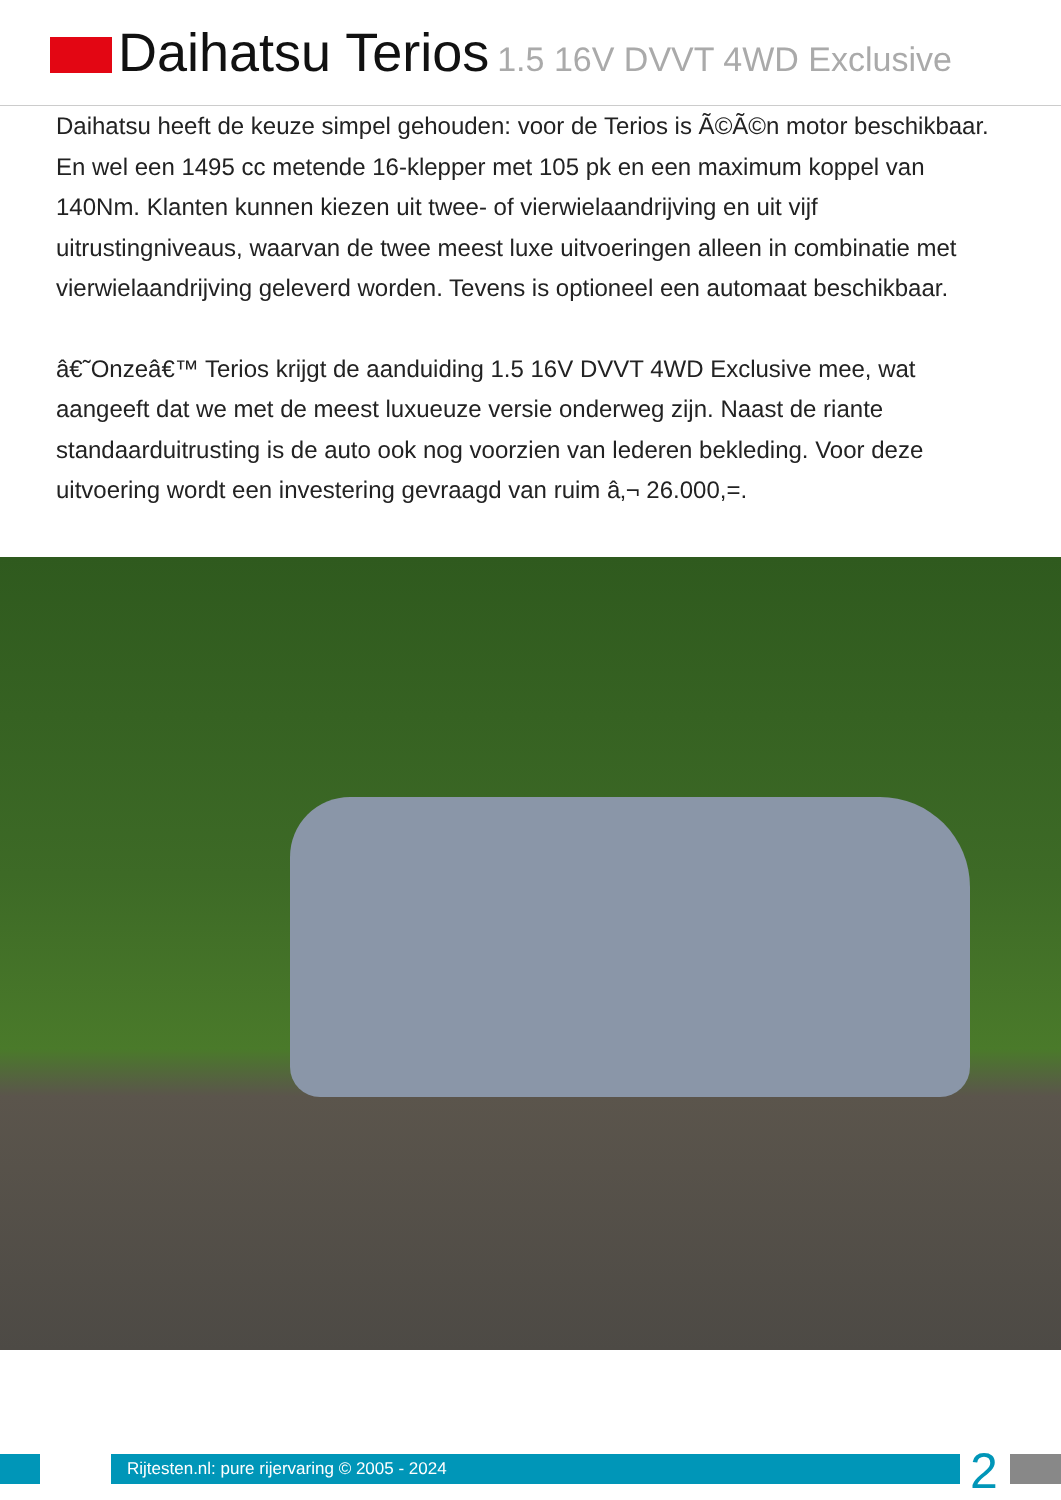Daihatsu Terios 1.5 16V DVVT 4WD Exclusive
Daihatsu heeft de keuze simpel gehouden: voor de Terios is Ã©Ã©n motor beschikbaar. En wel een 1495 cc metende 16-klepper met 105 pk en een maximum koppel van 140Nm. Klanten kunnen kiezen uit twee- of vierwielaandrijving en uit vijf uitrustingniveaus, waarvan de twee meest luxe uitvoeringen alleen in combinatie met vierwielaandrijving geleverd worden. Tevens is optioneel een automaat beschikbaar.
â€˜Onzeâ€™ Terios krijgt de aanduiding 1.5 16V DVVT 4WD Exclusive mee, wat aangeeft dat we met de meest luxueuze versie onderweg zijn. Naast de riante standaarduitrusting is de auto ook nog voorzien van lederen bekleding. Voor deze uitvoering wordt een investering gevraagd van ruim â‚¬ 26.000,=.
Rijtesten.nl: pure rijervaring © 2005 - 2024
2